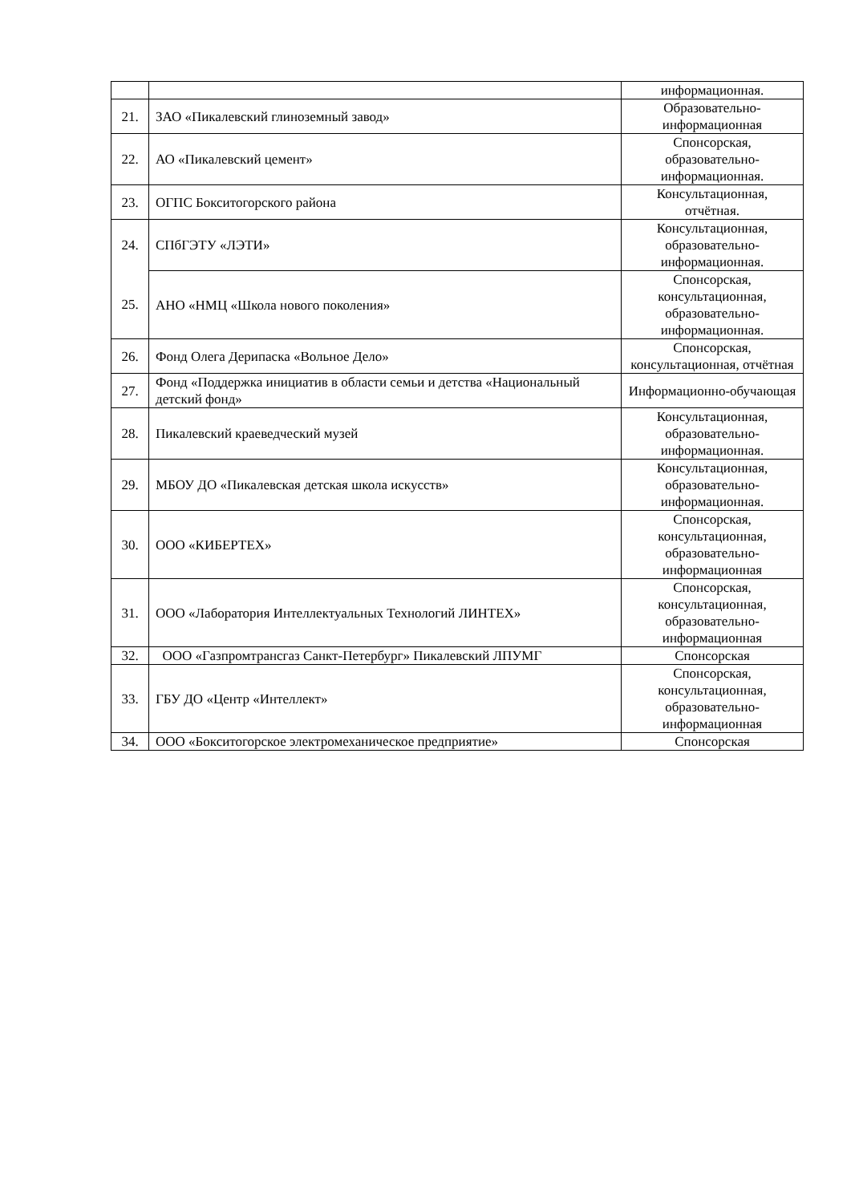| | | информационная. |
| 21. | ЗАО «Пикалевский глиноземный завод» | Образовательно-информационная |
| 22. | АО «Пикалевский цемент» | Спонсорская, образовательно-информационная. |
| 23. | ОГПС Бокситогорского района | Консультационная, отчётная. |
| 24. | СПбГЭТУ «ЛЭТИ» | Консультационная, образовательно-информационная. |
| 25. | АНО «НМЦ «Школа нового поколения» | Спонсорская, консультационная, образовательно-информационная. |
| 26. | Фонд Олега Дерипаска «Вольное Дело» | Спонсорская, консультационная, отчётная |
| 27. | Фонд «Поддержка инициатив в области семьи и детства «Национальный детский фонд» | Информационно-обучающая |
| 28. | Пикалевский краеведческий музей | Консультационная, образовательно-информационная. |
| 29. | МБОУ ДО «Пикалевская детская школа искусств» | Консультационная, образовательно-информационная. |
| 30. | ООО «КИБЕРТЕХ» | Спонсорская, консультационная, образовательно-информационная |
| 31. | ООО «Лаборатория Интеллектуальных Технологий ЛИНТЕХ» | Спонсорская, консультационная, образовательно-информационная |
| 32. | ООО «Газпромтрансгаз Санкт-Петербург» Пикалевский ЛПУМГ | Спонсорская |
| 33. | ГБУ ДО «Центр «Интеллект» | Спонсорская, консультационная, образовательно-информационная |
| 34. | ООО «Бокситогорское электромеханическое предприятие» | Спонсорская |